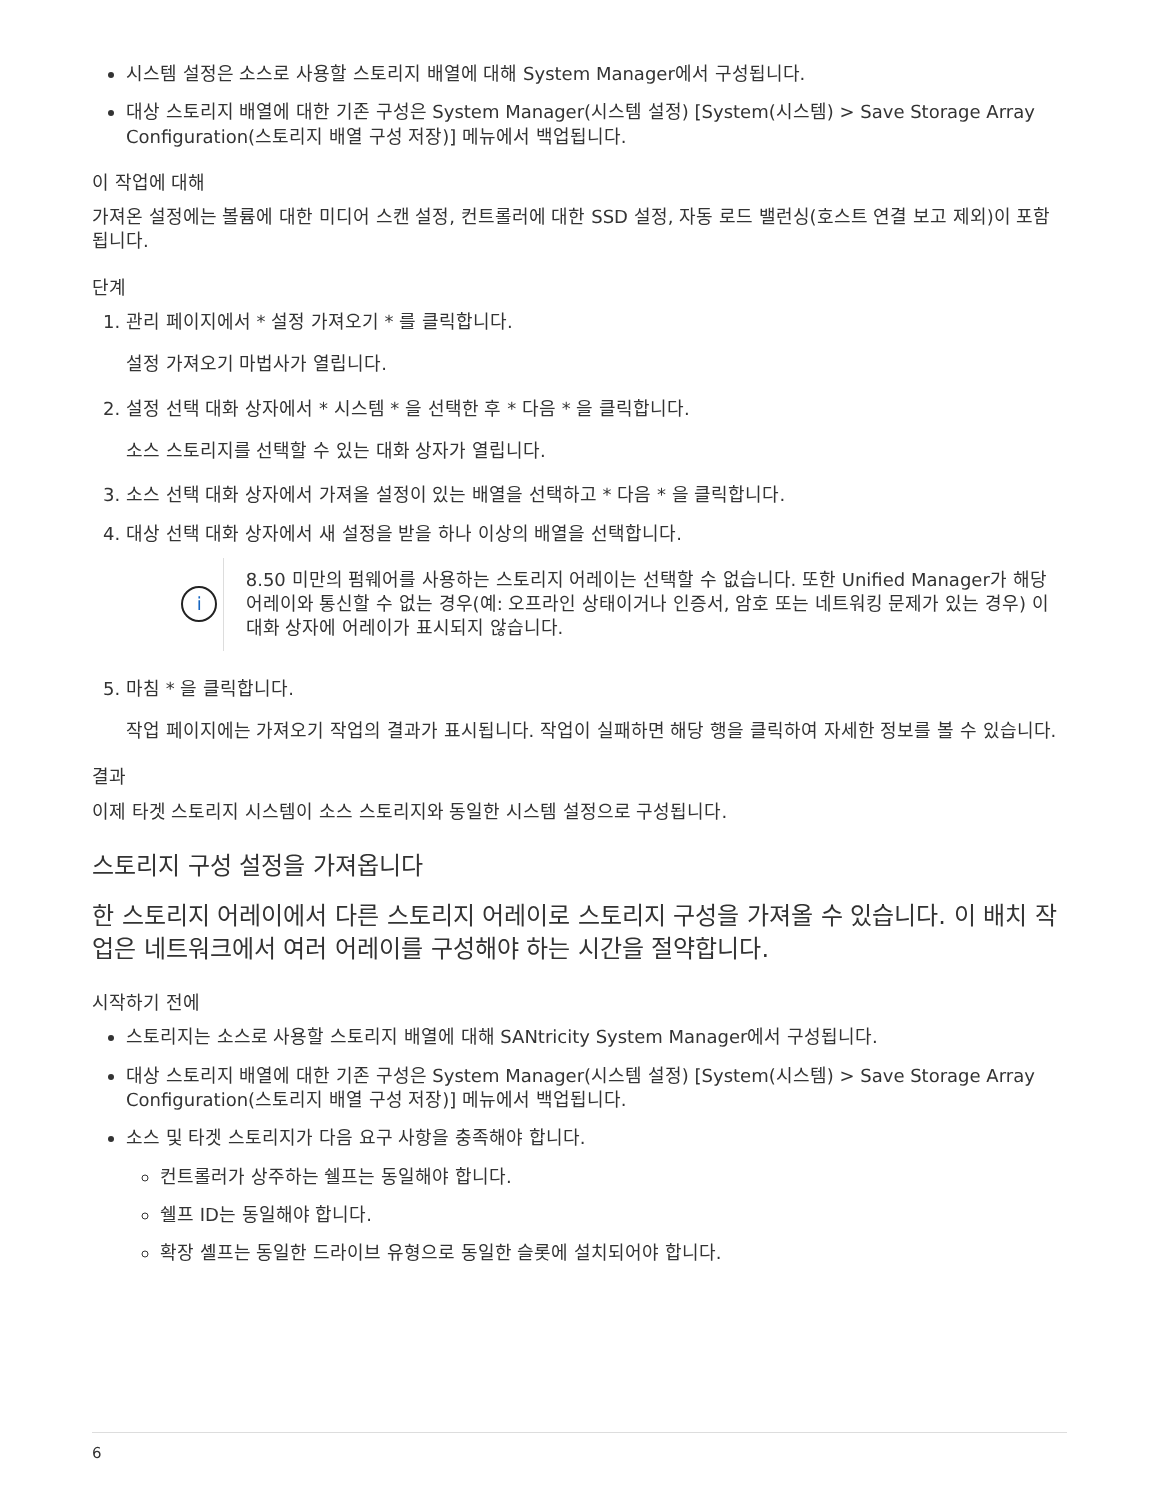시스템 설정은 소스로 사용할 스토리지 배열에 대해 System Manager에서 구성됩니다.
대상 스토리지 배열에 대한 기존 구성은 System Manager(시스템 설정) [System(시스템) > Save Storage Array Configuration(스토리지 배열 구성 저장)] 메뉴에서 백업됩니다.
이 작업에 대해
가져온 설정에는 볼륨에 대한 미디어 스캔 설정, 컨트롤러에 대한 SSD 설정, 자동 로드 밸런싱(호스트 연결 보고 제외)이 포함됩니다.
단계
1. 관리 페이지에서 * 설정 가져오기 * 를 클릭합니다.
설정 가져오기 마법사가 열립니다.
2. 설정 선택 대화 상자에서 * 시스템 * 을 선택한 후 * 다음 * 을 클릭합니다.
소스 스토리지를 선택할 수 있는 대화 상자가 열립니다.
3. 소스 선택 대화 상자에서 가져올 설정이 있는 배열을 선택하고 * 다음 * 을 클릭합니다.
4. 대상 선택 대화 상자에서 새 설정을 받을 하나 이상의 배열을 선택합니다.
i
8.50 미만의 펌웨어를 사용하는 스토리지 어레이는 선택할 수 없습니다. 또한 Unified Manager가 해당 어레이와 통신할 수 없는 경우(예: 오프라인 상태이거나 인증서, 암호 또는 네트워킹 문제가 있는 경우) 이 대화 상자에 어레이가 표시되지 않습니다.
5. 마침 * 을 클릭합니다.
작업 페이지에는 가져오기 작업의 결과가 표시됩니다. 작업이 실패하면 해당 행을 클릭하여 자세한 정보를 볼 수 있습니다.
결과
이제 타겟 스토리지 시스템이 소스 스토리지와 동일한 시스템 설정으로 구성됩니다.
스토리지 구성 설정을 가져옵니다
한 스토리지 어레이에서 다른 스토리지 어레이로 스토리지 구성을 가져올 수 있습니다. 이 배치 작업은 네트워크에서 여러 어레이를 구성해야 하는 시간을 절약합니다.
시작하기 전에
스토리지는 소스로 사용할 스토리지 배열에 대해 SANtricity System Manager에서 구성됩니다.
대상 스토리지 배열에 대한 기존 구성은 System Manager(시스템 설정) [System(시스템) > Save Storage Array Configuration(스토리지 배열 구성 저장)] 메뉴에서 백업됩니다.
소스 및 타겟 스토리지가 다음 요구 사항을 충족해야 합니다.
컨트롤러가 상주하는 쉘프는 동일해야 합니다.
쉘프 ID는 동일해야 합니다.
확장 셸프는 동일한 드라이브 유형으로 동일한 슬롯에 설치되어야 합니다.
6